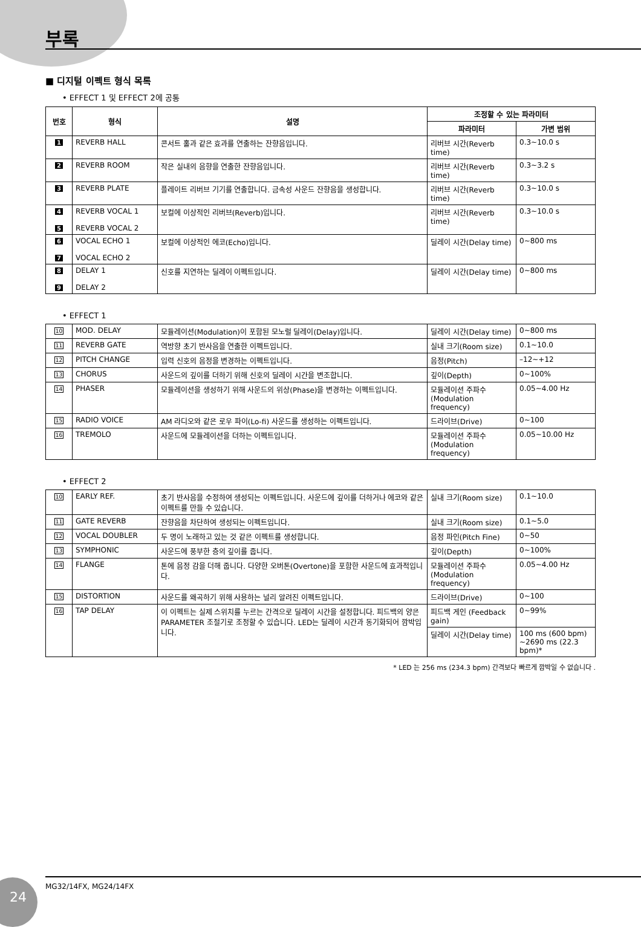부록
■ 디지털 이펙트 형식 목록
• EFFECT 1 및 EFFECT 2에 공통
| 번호 | 형식 | 설명 | 조정할 수 있는 파라미터 | |
| --- | --- | --- | --- | --- |
| | | | 파라미터 | 가변 범위 |
| 1 | REVERB HALL | 콘서트 홀과 같은 효과를 연출하는 잔향음입니다. | 리버브 시간(Reverb time) | 0.3~10.0 s |
| 2 | REVERB ROOM | 작은 실내의 음향을 연출한 잔향음입니다. | 리버브 시간(Reverb time) | 0.3~3.2 s |
| 3 | REVERB PLATE | 플레이트 리버브 기기를 연출합니다. 금속성 사운드 잔향음을 생성합니다. | 리버브 시간(Reverb time) | 0.3~10.0 s |
| 4 5 | REVERB VOCAL 1 REVERB VOCAL 2 | 보컬에 이상적인 리버브(Reverb)입니다. | 리버브 시간(Reverb time) | 0.3~10.0 s |
| 6 7 | VOCAL ECHO 1 VOCAL ECHO 2 | 보컬에 이상적인 에코(Echo)입니다. | 딜레이 시간(Delay time) | 0~800 ms |
| 8 9 | DELAY 1 DELAY 2 | 신호를 지연하는 딜레이 이펙트입니다. | 딜레이 시간(Delay time) | 0~800 ms |
• EFFECT 1
| 10 | MOD. DELAY | 모듈레이션(Modulation)이 포함된 모노럴 딜레이(Delay)입니다. | 딜레이 시간(Delay time) | 0~800 ms |
| 11 | REVERB GATE | 역방향 초기 반사음을 연출한 이펙트입니다. | 실내 크기(Room size) | 0.1~10.0 |
| 12 | PITCH CHANGE | 입력 신호의 음정을 변경하는 이펙트입니다. | 음정(Pitch) | –12~+12 |
| 13 | CHORUS | 사운드의 깊이를 더하기 위해 신호의 딜레이 시간을 변조합니다. | 깊이(Depth) | 0~100% |
| 14 | PHASER | 모듈레이션을 생성하기 위해 사운드의 위상(Phase)을 변경하는 이펙트입니다. | 모듈레이션 주파수 (Modulation frequency) | 0.05~4.00 Hz |
| 15 | RADIO VOICE | AM 라디오와 같은 로우 파이(Lo-fi) 사운드를 생성하는 이펙트입니다. | 드라이브(Drive) | 0~100 |
| 16 | TREMOLO | 사운드에 모듈레이션을 더하는 이펙트입니다. | 모듈레이션 주파수 (Modulation frequency) | 0.05~10.00 Hz |
• EFFECT 2
| 10 | EARLY REF. | 초기 반사음을 수정하여 생성되는 이펙트입니다. 사운드에 깊이를 더하거나 에코와 같은 이펙트를 만들 수 있습니다. | 실내 크기(Room size) | 0.1~10.0 |
| 11 | GATE REVERB | 잔향음을 차단하여 생성되는 이펙트입니다. | 실내 크기(Room size) | 0.1~5.0 |
| 12 | VOCAL DOUBLER | 두 명이 노래하고 있는 것 같은 이펙트를 생성합니다. | 음정 파인(Pitch Fine) | 0~50 |
| 13 | SYMPHONIC | 사운드에 풍부한 층의 깊이를 줍니다. | 깊이(Depth) | 0~100% |
| 14 | FLANGE | 톤에 음정 감을 더해 줍니다. 다양한 오버톤(Overtone)을 포함한 사운드에 효과적입니다. | 모듈레이션 주파수 (Modulation frequency) | 0.05~4.00 Hz |
| 15 | DISTORTION | 사운드를 왜곡하기 위해 사용하는 널리 알려진 이펙트입니다. | 드라이브(Drive) | 0~100 |
| 16 | TAP DELAY | 이 이펙트는 실제 스위치를 누르는 간격으로 딜레이 시간을 설정합니다. 피드백의 양은 PARAMETER 조절기로 조정할 수 있습니다. LED는 딜레이 시간과 동기화되어 깜박입니다. | 피드백 게인 (Feedback gain) | 0~99% |
| | | | 딜레이 시간(Delay time) | 100 ms (600 bpm) ~2690 ms (22.3 bpm)* |
* LED 는 256 ms (234.3 bpm) 간격보다 빠르게 깜박일 수 없습니다 .
24 MG32/14FX, MG24/14FX